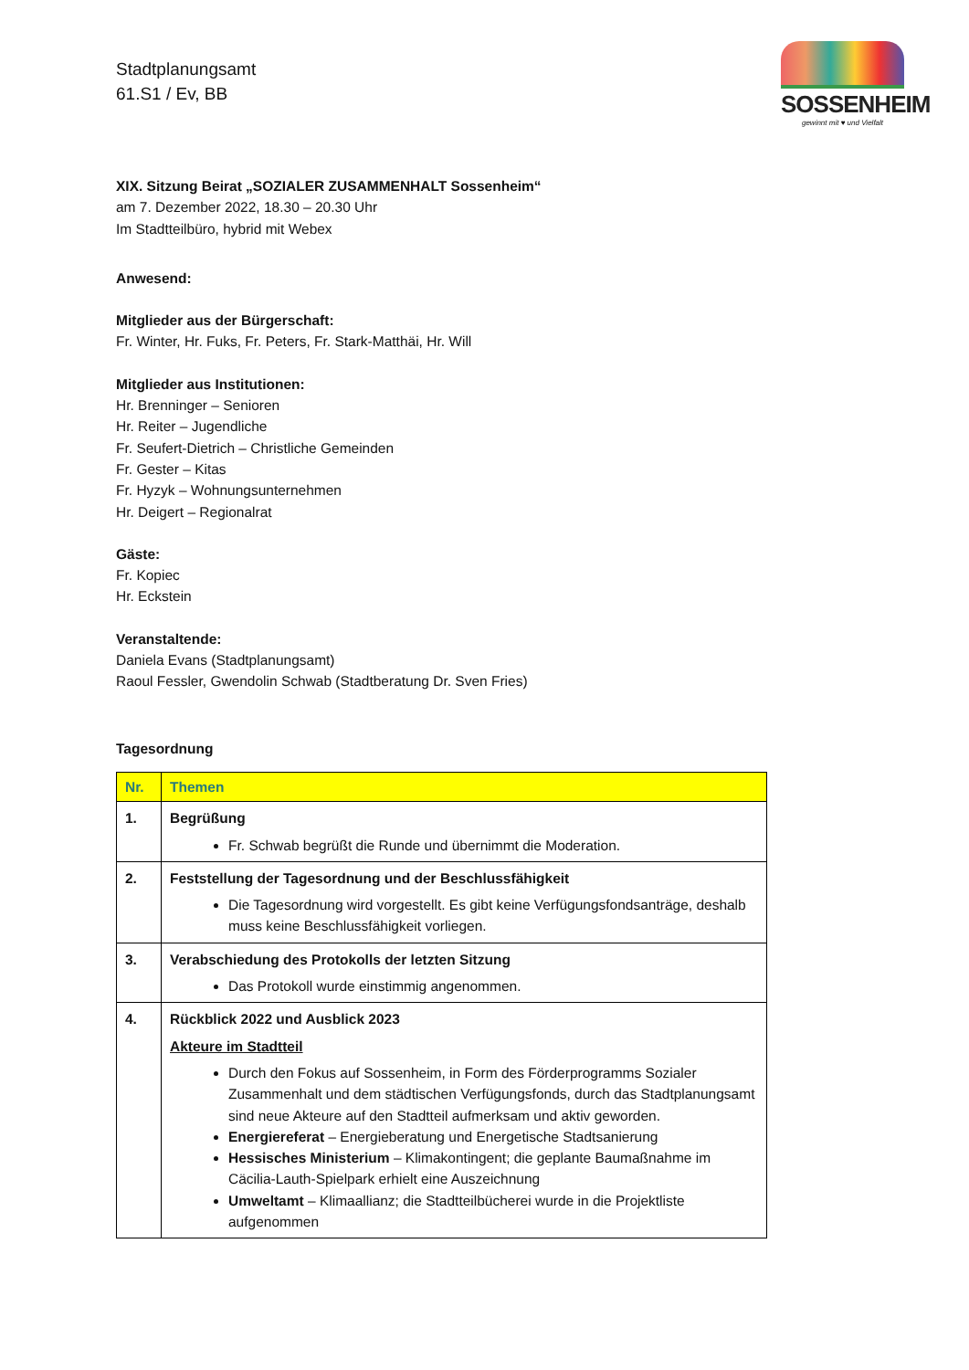Stadtplanungsamt
61.S1 / Ev, BB
SOSSENHEIM
gewinnt mit ♥ und Vielfalt
XIX. Sitzung Beirat „SOZIALER ZUSAMMENHALT Sossenheim“
am 7. Dezember 2022, 18.30 – 20.30 Uhr
Im Stadtteilbüro, hybrid mit Webex
Anwesend:
Mitglieder aus der Bürgerschaft:
Fr. Winter, Hr. Fuks, Fr. Peters, Fr. Stark-Matthäi, Hr. Will
Mitglieder aus Institutionen:
Hr. Brenninger – Senioren
Hr. Reiter – Jugendliche
Fr. Seufert-Dietrich – Christliche Gemeinden
Fr. Gester – Kitas
Fr. Hyzyk – Wohnungsunternehmen
Hr. Deigert – Regionalrat
Gäste:
Fr. Kopiec
Hr. Eckstein
Veranstaltende:
Daniela Evans (Stadtplanungsamt)
Raoul Fessler, Gwendolin Schwab (Stadtberatung Dr. Sven Fries)
Tagesordnung
| Nr. | Themen |
| --- | --- |
| 1. | Begrüßung Fr. Schwab begrüßt die Runde und übernimmt die Moderation. |
| 2. | Feststellung der Tagesordnung und der Beschlussfähigkeit Die Tagesordnung wird vorgestellt. Es gibt keine Verfügungsfondsanträge, deshalb muss keine Beschlussfähigkeit vorliegen. |
| 3. | Verabschiedung des Protokolls der letzten Sitzung Das Protokoll wurde einstimmig angenommen. |
| 4. | Rückblick 2022 und Ausblick 2023 Akteure im Stadtteil Durch den Fokus auf Sossenheim, in Form des Förderprogramms Sozialer Zusammenhalt und dem städtischen Verfügungsfonds, durch das Stadtplanungsamt sind neue Akteure auf den Stadtteil aufmerksam und aktiv geworden. Energiereferat – Energieberatung und Energetische Stadtsanierung Hessisches Ministerium – Klimakontingent; die geplante Baumaßnahme im Cäcilia-Lauth-Spielpark erhielt eine Auszeichnung Umweltamt – Klimaallianz; die Stadtteilbücherei wurde in die Projektliste aufgenommen |